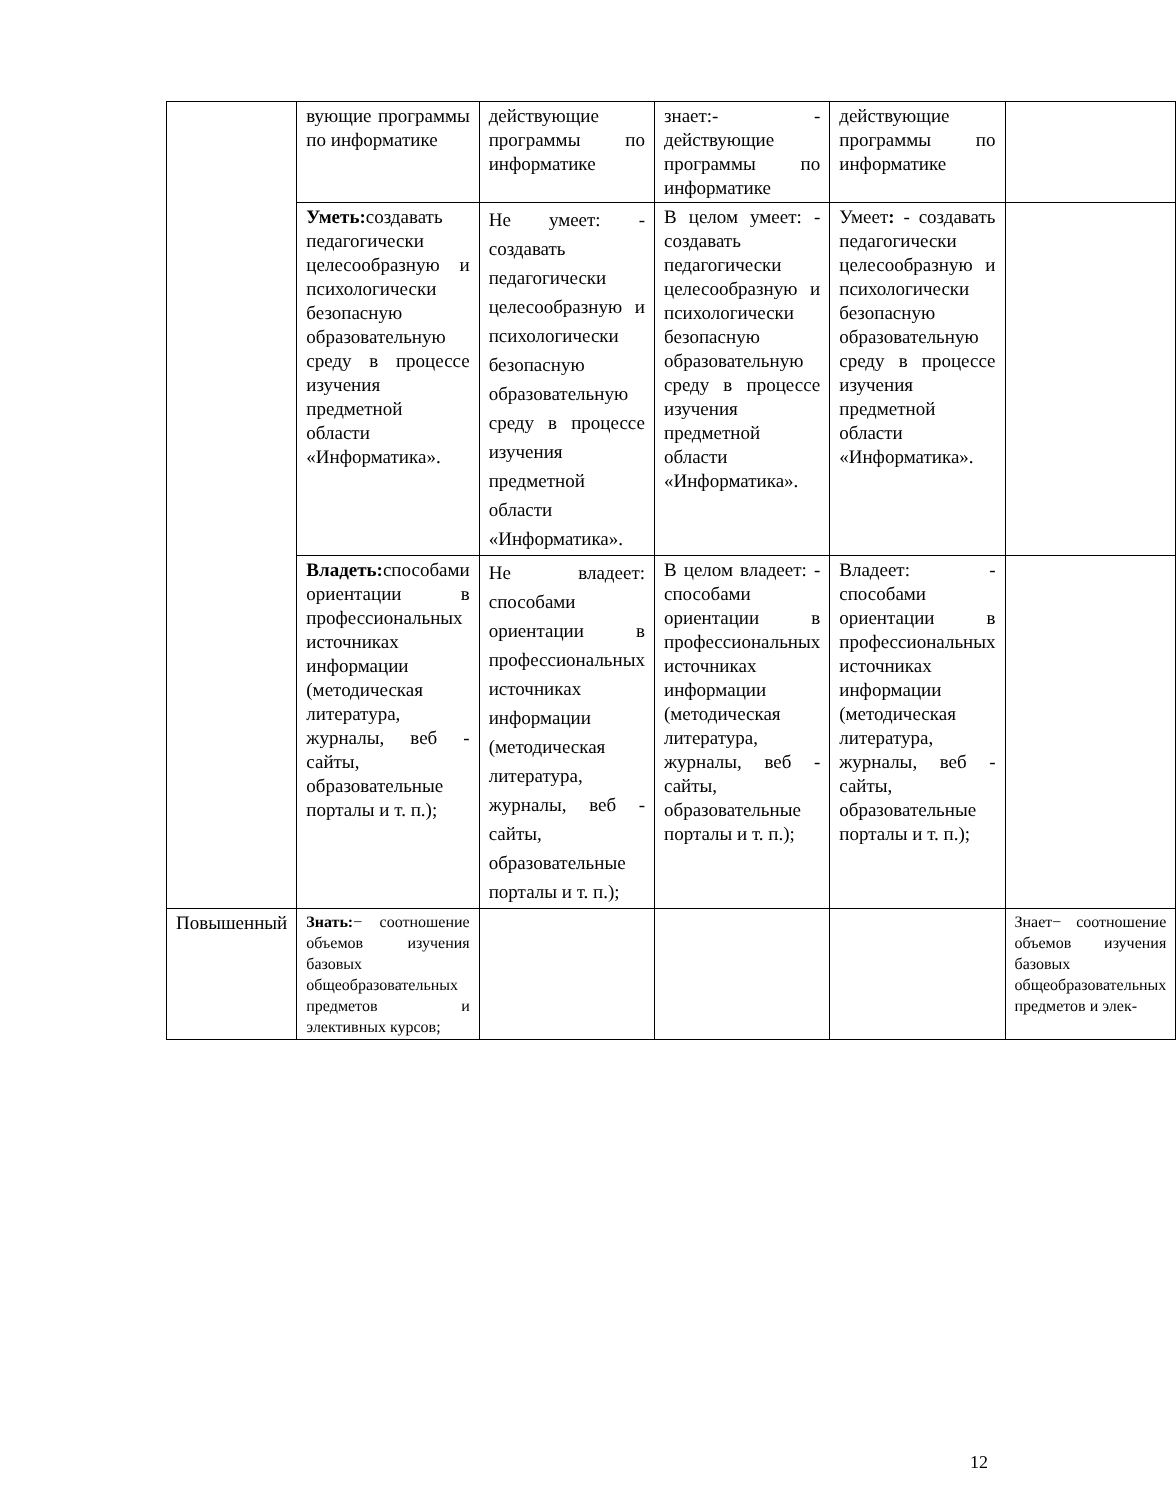| | вующие программы по информатике | действующие программы по информатике | знает:- - действующие программы по информатике | действующие программы по информатике | |
| | Уметь: создавать педагогически целесообразную и психологически безопасную образовательную среду в процессе изучения предметной области «Информатика». | Не умеет: - создавать педагогически целесообразную и психологически безопасную образовательную среду в процессе изучения предметной области «Информатика». | В целом умеет: - создавать педагогически целесообразную и психологически безопасную образовательную среду в процессе изучения предметной области «Информатика». | Умеет : - создавать педагогически целесообразную и психологически безопасную образовательную среду в процессе изучения предметной области «Информатика». | |
| | Владеть: способами ориентации в профессиональных источниках информации (методическая литература, журналы, веб - сайты, образовательные порталы и т. п.); | Не владеет: способами ориентации в профессиональных источниках информации (методическая литература, журналы, веб - сайты, образовательные порталы и т. п.); | В целом владеет: - способами ориентации в профессиональных источниках информации (методическая литература, журналы, веб - сайты, образовательные порталы и т. п.); | Владеет: - способами ориентации в профессиональных источниках информации (методическая литература, журналы, веб - сайты, образовательные порталы и т. п.); | |
| Повышенный | Знать: − соотношение объемов изучения базовых общеобразовательных предметов и элективных курсов; | | | | Знает− соотношение объемов изучения базовых общеобразовательных предметов и элек- |
12